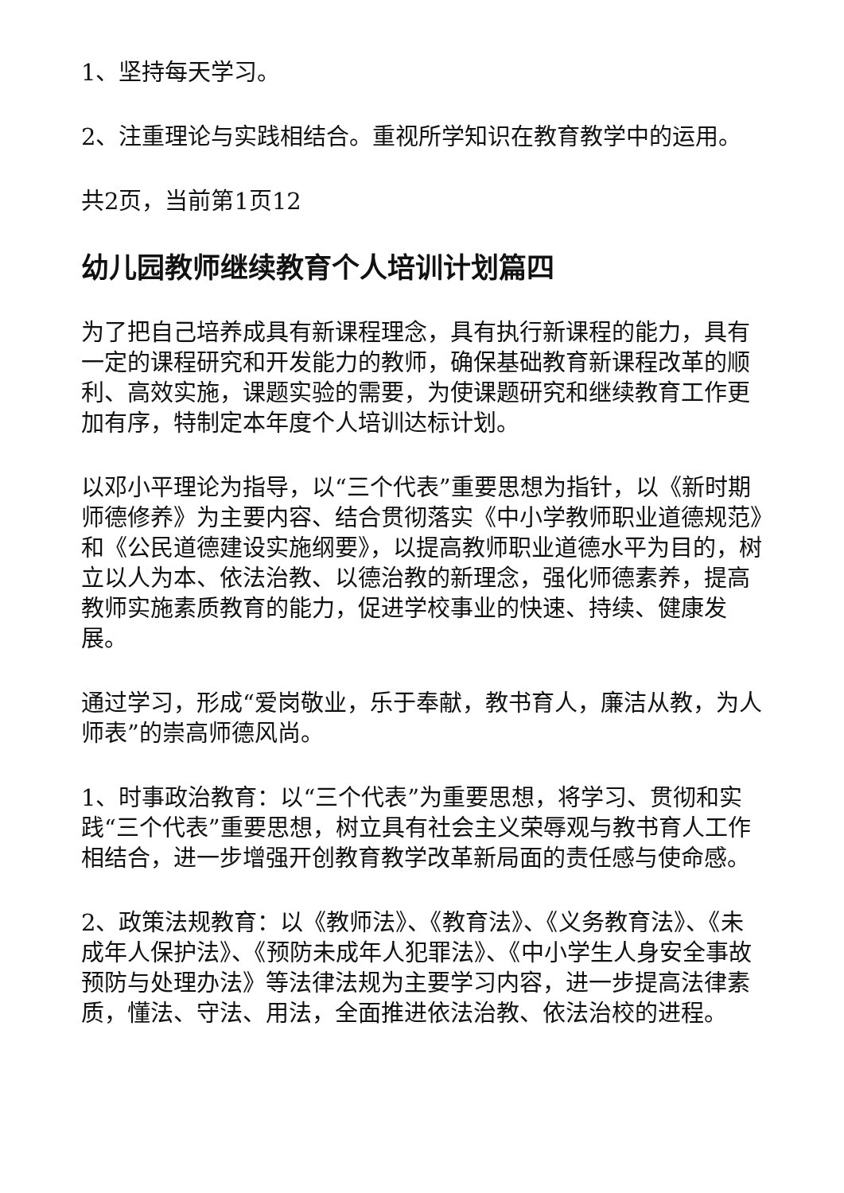1、坚持每天学习。
2、注重理论与实践相结合。重视所学知识在教育教学中的运用。
共2页，当前第1页12
幼儿园教师继续教育个人培训计划篇四
为了把自己培养成具有新课程理念，具有执行新课程的能力，具有一定的课程研究和开发能力的教师，确保基础教育新课程改革的顺利、高效实施，课题实验的需要，为使课题研究和继续教育工作更加有序，特制定本年度个人培训达标计划。
以邓小平理论为指导，以“三个代表”重要思想为指针，以《新时期师德修养》为主要内容、结合贯彻落实《中小学教师职业道德规范》和《公民道德建设实施纲要》，以提高教师职业道德水平为目的，树立以人为本、依法治教、以德治教的新理念，强化师德素养，提高教师实施素质教育的能力，促进学校事业的快速、持续、健康发展。
通过学习，形成“爱岗敬业，乐于奉献，教书育人，廉洁从教，为人师表”的崇高师德风尚。
1、时事政治教育：以“三个代表”为重要思想，将学习、贯彻和实践“三个代表”重要思想，树立具有社会主义荣辱观与教书育人工作相结合，进一步增强开创教育教学改革新局面的责任感与使命感。
2、政策法规教育：以《教师法》、《教育法》、《义务教育法》、《未成年人保护法》、《预防未成年人犯罪法》、《中小学生人身安全事故预防与处理办法》等法律法规为主要学习内容，进一步提高法律素质，懂法、守法、用法，全面推进依法治教、依法治校的进程。